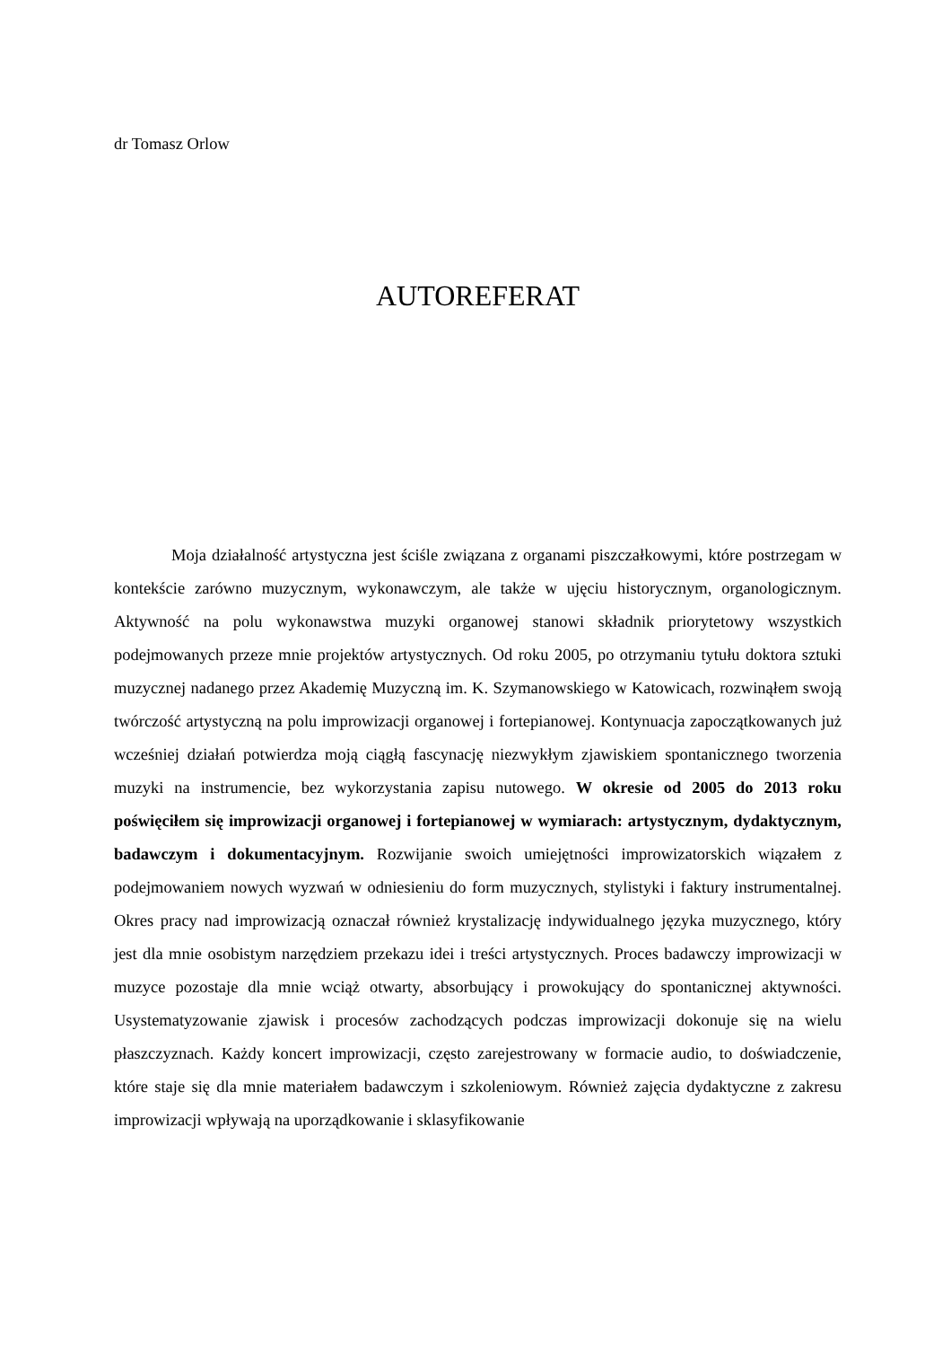dr Tomasz Orlow
AUTOREFERAT
Moja działalność artystyczna jest ściśle związana z organami piszczałkowymi, które postrzegam w kontekście zarówno muzycznym, wykonawczym, ale także w ujęciu historycznym, organologicznym. Aktywność na polu wykonawstwa muzyki organowej stanowi składnik priorytetowy wszystkich podejmowanych przeze mnie projektów artystycznych. Od roku 2005, po otrzymaniu tytułu doktora sztuki muzycznej nadanego przez Akademię Muzyczną im. K. Szymanowskiego w Katowicach, rozwinąłem swoją twórczość artystyczną na polu improwizacji organowej i fortepianowej. Kontynuacja zapoczątkowanych już wcześniej działań potwierdza moją ciągłą fascynację niezwykłym zjawiskiem spontanicznego tworzenia muzyki na instrumencie, bez wykorzystania zapisu nutowego. W okresie od 2005 do 2013 roku poświęciłem się improwizacji organowej i fortepianowej w wymiarach: artystycznym, dydaktycznym, badawczym i dokumentacyjnym. Rozwijanie swoich umiejętności improwizatorskich wiązałem z podejmowaniem nowych wyzwań w odniesieniu do form muzycznych, stylistyki i faktury instrumentalnej. Okres pracy nad improwizacją oznaczał również krystalizację indywidualnego języka muzycznego, który jest dla mnie osobistym narzędziem przekazu idei i treści artystycznych. Proces badawczy improwizacji w muzyce pozostaje dla mnie wciąż otwarty, absorbujący i prowokujący do spontanicznej aktywności. Usystematyzowanie zjawisk i procesów zachodzących podczas improwizacji dokonuje się na wielu płaszczyznach. Każdy koncert improwizacji, często zarejestrowany w formacie audio, to doświadczenie, które staje się dla mnie materiałem badawczym i szkoleniowym. Również zajęcia dydaktyczne z zakresu improwizacji wpływają na uporządkowanie i sklasyfikowanie